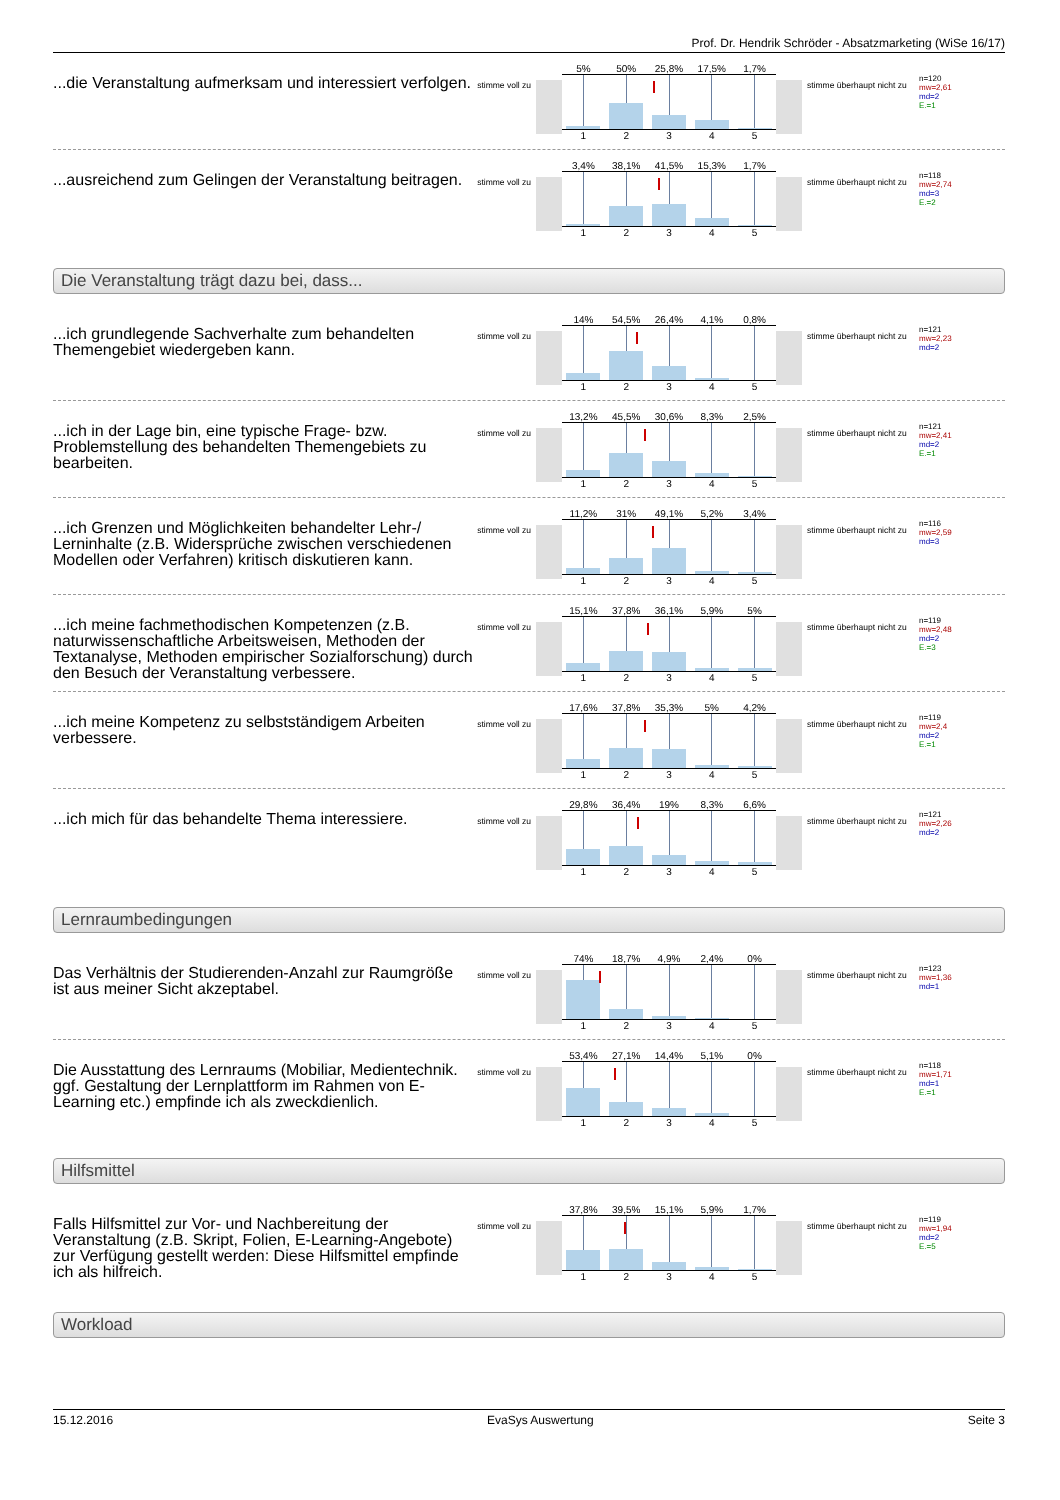Prof. Dr. Hendrik Schröder - Absatzmarketing (WiSe 16/17)
...die Veranstaltung aufmerksam und interessiert verfolgen.
stimme voll zu
5% 50% 25,8% 17,5% 1,7%
12345
stimme überhaupt nicht zu
n=120
mw=2,61
md=2
E.=1
...ausreichend zum Gelingen der Veranstaltung beitragen.
stimme voll zu
3,4% 38,1% 41,5% 15,3% 1,7%
12345
stimme überhaupt nicht zu
n=118
mw=2,74
md=3
E.=2
Die Veranstaltung trägt dazu bei, dass...
...ich grundlegende Sachverhalte zum behandelten Themengebiet wiedergeben kann.
stimme voll zu
14% 54,5% 26,4% 4,1% 0,8%
12345
stimme überhaupt nicht zu
n=121
mw=2,23
md=2
...ich in der Lage bin, eine typische Frage- bzw. Problemstellung des behandelten Themengebiets zu bearbeiten.
stimme voll zu
13,2% 45,5% 30,6% 8,3% 2,5%
12345
stimme überhaupt nicht zu
n=121
mw=2,41
md=2
E.=1
...ich Grenzen und Möglichkeiten behandelter Lehr-/ Lerninhalte (z.B. Widersprüche zwischen verschiedenen Modellen oder Verfahren) kritisch diskutieren kann.
stimme voll zu
11,2% 31% 49,1% 5,2% 3,4%
12345
stimme überhaupt nicht zu
n=116
mw=2,59
md=3
...ich meine fachmethodischen Kompetenzen (z.B. naturwissenschaftliche Arbeitsweisen, Methoden der Textanalyse, Methoden empirischer Sozialforschung) durch den Besuch der Veranstaltung verbessere.
stimme voll zu
15,1% 37,8% 36,1% 5,9% 5%
12345
stimme überhaupt nicht zu
n=119
mw=2,48
md=2
E.=3
...ich meine Kompetenz zu selbstständigem Arbeiten verbessere.
stimme voll zu
17,6% 37,8% 35,3% 5% 4,2%
12345
stimme überhaupt nicht zu
n=119
mw=2,4
md=2
E.=1
...ich mich für das behandelte Thema interessiere.
stimme voll zu
29,8% 36,4% 19% 8,3% 6,6%
12345
stimme überhaupt nicht zu
n=121
mw=2,26
md=2
Lernraumbedingungen
Das Verhältnis der Studierenden-Anzahl zur Raumgröße ist aus meiner Sicht akzeptabel.
stimme voll zu
74% 18,7% 4,9% 2,4% 0%
12345
stimme überhaupt nicht zu
n=123
mw=1,36
md=1
Die Ausstattung des Lernraums (Mobiliar, Medientechnik. ggf. Gestaltung der Lernplattform im Rahmen von E-Learning etc.) empfinde ich als zweckdienlich.
stimme voll zu
53,4% 27,1% 14,4% 5,1% 0%
12345
stimme überhaupt nicht zu
n=118
mw=1,71
md=1
E.=1
Hilfsmittel
Falls Hilfsmittel zur Vor- und Nachbereitung der Veranstaltung (z.B. Skript, Folien, E-Learning-Angebote) zur Verfügung gestellt werden: Diese Hilfsmittel empfinde ich als hilfreich.
stimme voll zu
37,8% 39,5% 15,1% 5,9% 1,7%
12345
stimme überhaupt nicht zu
n=119
mw=1,94
md=2
E.=5
Workload
15.12.2016 EvaSys Auswertung Seite 3